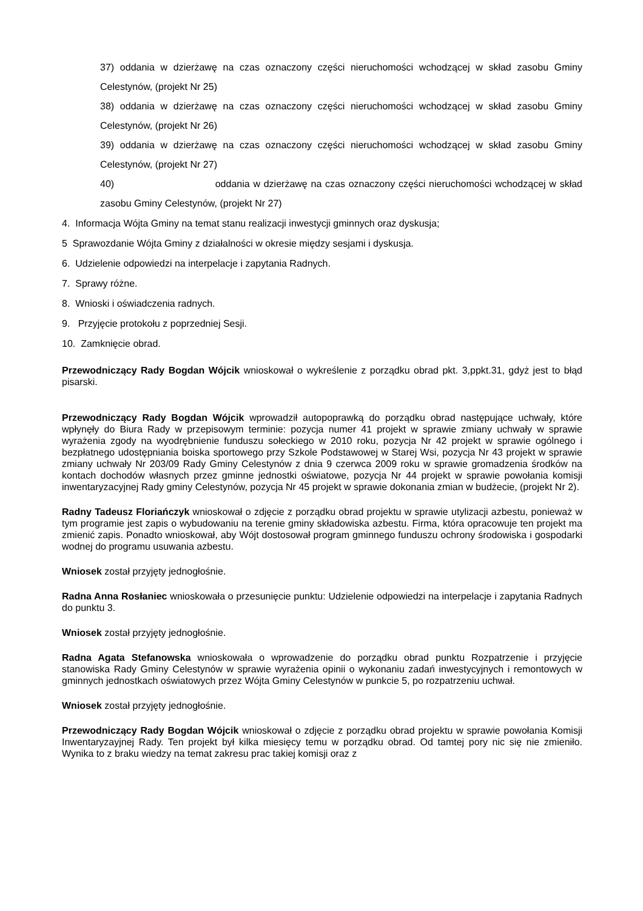37) oddania w dzierżawę na czas oznaczony części nieruchomości wchodzącej w skład zasobu Gminy Celestynów, (projekt Nr 25)
38) oddania w dzierżawę na czas oznaczony części nieruchomości wchodzącej w skład zasobu Gminy Celestynów, (projekt Nr 26)
39) oddania w dzierżawę na czas oznaczony części nieruchomości wchodzącej w skład zasobu Gminy Celestynów, (projekt Nr 27)
40) oddania w dzierżawę na czas oznaczony części nieruchomości wchodzącej w skład zasobu Gminy Celestynów, (projekt Nr 27)
4. Informacja Wójta Gminy na temat stanu realizacji inwestycji gminnych oraz dyskusja;
5 Sprawozdanie Wójta Gminy z działalności w okresie między sesjami i dyskusja.
6. Udzielenie odpowiedzi na interpelacje i zapytania Radnych.
7. Sprawy różne.
8. Wnioski i oświadczenia radnych.
9. Przyjęcie protokołu z poprzedniej Sesji.
10. Zamknięcie obrad.
Przewodniczący Rady Bogdan Wójcik wnioskował o wykreślenie z porządku obrad pkt. 3,ppkt.31, gdyż jest to błąd pisarski.
Przewodniczący Rady Bogdan Wójcik wprowadził autopoprawką do porządku obrad następujące uchwały, które wpłynęły do Biura Rady w przepisowym terminie: pozycja numer 41 projekt w sprawie zmiany uchwały w sprawie wyrażenia zgody na wyodrębnienie funduszu sołeckiego w 2010 roku, pozycja Nr 42 projekt w sprawie ogólnego i bezpłatnego udostępniania boiska sportowego przy Szkole Podstawowej w Starej Wsi, pozycja Nr 43 projekt w sprawie zmiany uchwały Nr 203/09 Rady Gminy Celestynów z dnia 9 czerwca 2009 roku w sprawie gromadzenia środków na kontach dochodów własnych przez gminne jednostki oświatowe, pozycja Nr 44 projekt w sprawie powołania komisji inwentaryzacyjnej Rady gminy Celestynów, pozycja Nr 45 projekt w sprawie dokonania zmian w budżecie, (projekt Nr 2).
Radny Tadeusz Floriańczyk wnioskował o zdjęcie z porządku obrad projektu w sprawie utylizacji azbestu, ponieważ w tym programie jest zapis o wybudowaniu na terenie gminy składowiska azbestu. Firma, która opracowuje ten projekt ma zmienić zapis. Ponadto wnioskował, aby Wójt dostosował program gminnego funduszu ochrony środowiska i gospodarki wodnej do programu usuwania azbestu.
Wniosek został przyjęty jednogłośnie.
Radna Anna Rosłaniec wnioskowała o przesunięcie punktu: Udzielenie odpowiedzi na interpelacje i zapytania Radnych do punktu 3.
Wniosek został przyjęty jednogłośnie.
Radna Agata Stefanowska wnioskowała o wprowadzenie do porządku obrad punktu Rozpatrzenie i przyjęcie stanowiska Rady Gminy Celestynów w sprawie wyrażenia opinii o wykonaniu zadań inwestycyjnych i remontowych w gminnych jednostkach oświatowych przez Wójta Gminy Celestynów w punkcie 5, po rozpatrzeniu uchwał.
Wniosek został przyjęty jednogłośnie.
Przewodniczący Rady Bogdan Wójcik wnioskował o zdjęcie z porządku obrad projektu w sprawie powołania Komisji Inwentaryzayjnej Rady. Ten projekt był kilka miesięcy temu w porządku obrad. Od tamtej pory nic się nie zmieniło. Wynika to z braku wiedzy na temat zakresu prac takiej komisji oraz z